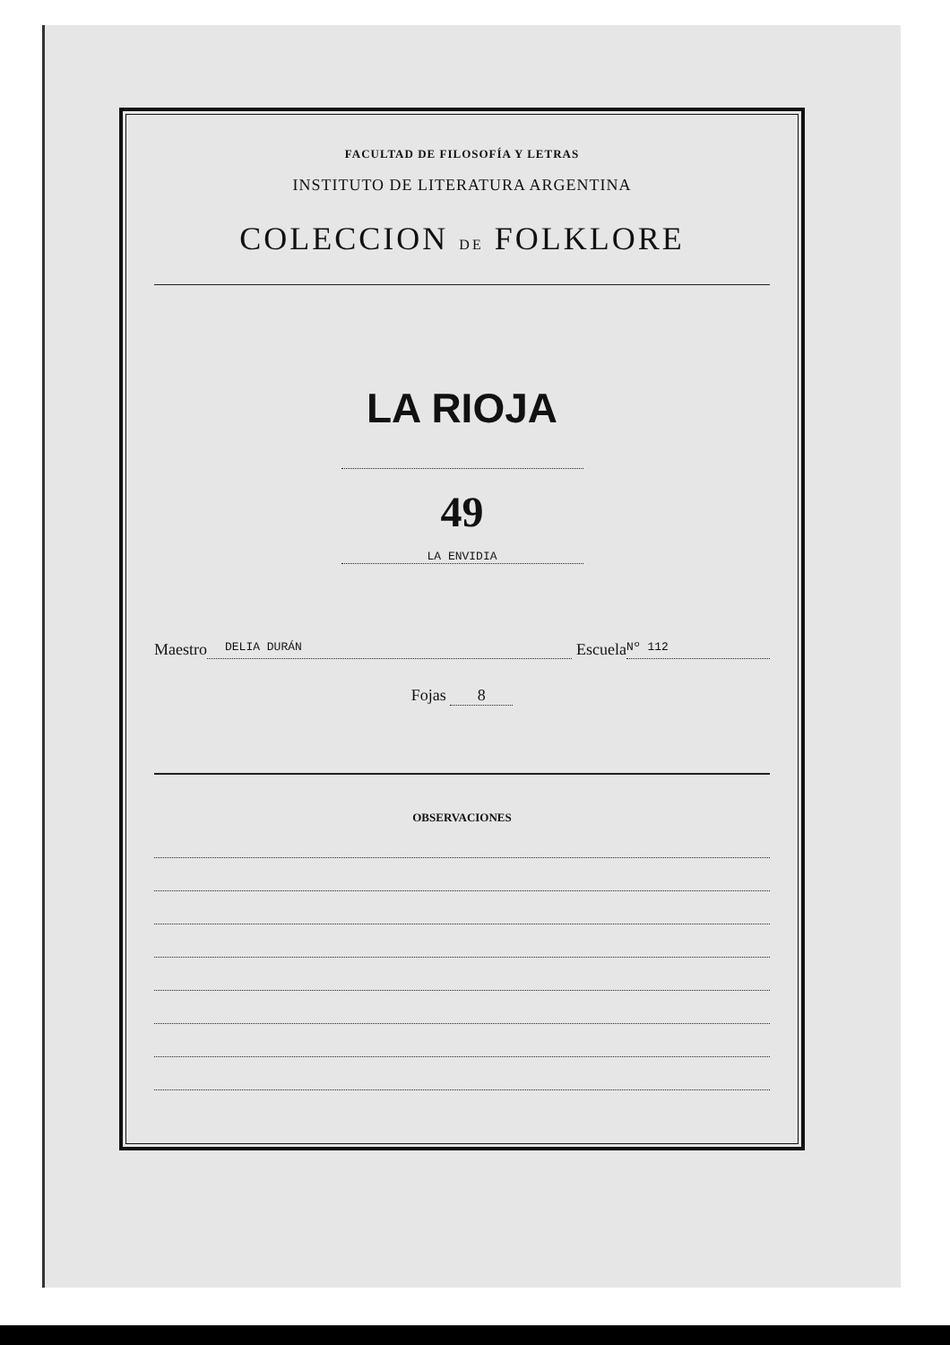FACULTAD DE FILOSOFÍA Y LETRAS
INSTITUTO DE LITERATURA ARGENTINA
COLECCION DE FOLKLORE
LA RIOJA
49
LA ENVIDIA
Maestro DELIA DURÁN Escuela Nº 112
Fojas 8
OBSERVACIONES